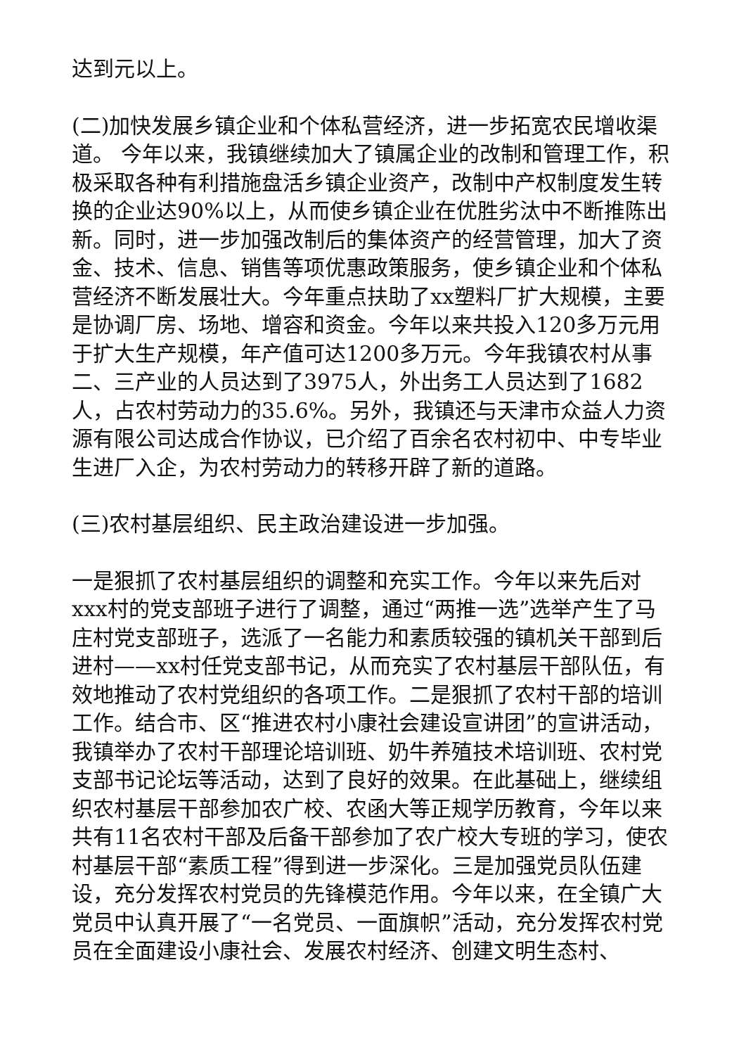达到元以上。
(二)加快发展乡镇企业和个体私营经济，进一步拓宽农民增收渠道。 今年以来，我镇继续加大了镇属企业的改制和管理工作，积极采取各种有利措施盘活乡镇企业资产，改制中产权制度发生转换的企业达90%以上，从而使乡镇企业在优胜劣汰中不断推陈出新。同时，进一步加强改制后的集体资产的经营管理，加大了资金、技术、信息、销售等项优惠政策服务，使乡镇企业和个体私营经济不断发展壮大。今年重点扶助了xx塑料厂扩大规模，主要是协调厂房、场地、增容和资金。今年以来共投入120多万元用于扩大生产规模，年产值可达1200多万元。今年我镇农村从事二、三产业的人员达到了3975人，外出务工人员达到了1682人，占农村劳动力的35.6%。另外，我镇还与天津市众益人力资源有限公司达成合作协议，已介绍了百余名农村初中、中专毕业生进厂入企，为农村劳动力的转移开辟了新的道路。
(三)农村基层组织、民主政治建设进一步加强。
一是狠抓了农村基层组织的调整和充实工作。今年以来先后对xxx村的党支部班子进行了调整，通过“两推一选”选举产生了马庄村党支部班子，选派了一名能力和素质较强的镇机关干部到后进村——xx村任党支部书记，从而充实了农村基层干部队伍，有效地推动了农村党组织的各项工作。二是狠抓了农村干部的培训工作。结合市、区“推进农村小康社会建设宣讲团”的宣讲活动，我镇举办了农村干部理论培训班、奶牛养殖技术培训班、农村党支部书记论坛等活动，达到了良好的效果。在此基础上，继续组织农村基层干部参加农广校、农函大等正规学历教育，今年以来共有11名农村干部及后备干部参加了农广校大专班的学习，使农村基层干部“素质工程”得到进一步深化。三是加强党员队伍建设，充分发挥农村党员的先锋模范作用。今年以来，在全镇广大党员中认真开展了“一名党员、一面旗帜”活动，充分发挥农村党员在全面建设小康社会、发展农村经济、创建文明生态村、